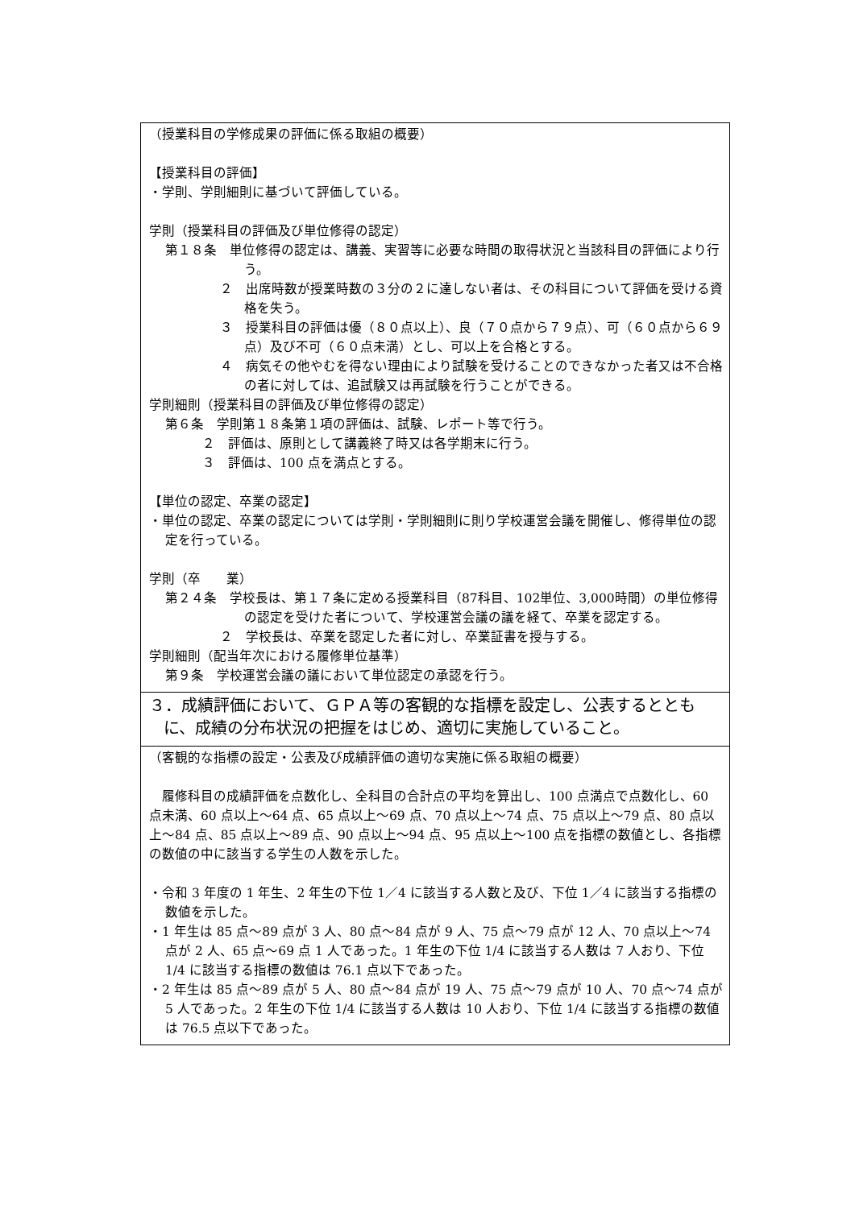| （授業科目の学修成果の評価に係る取組の概要） 【授業科目の評価】 ・学則、学則細則に基づいて評価している。 学則（授業科目の評価及び単位修得の認定） 第１８条 単位修得の認定は、講義、実習等に必要な時間の取得状況と当該科目の評価により行う。 ２ 出席時数が授業時数の３分の２に達しない者は、その科目について評価を受ける資格を失う。 ３ 授業科目の評価は優（８０点以上）、良（７０点から７９点）、可（６０点から６９点）及び不可（６０点未満）とし、可以上を合格とする。 ４ 病気その他やむを得ない理由により試験を受けることのできなかった者又は不合格の者に対しては、追試験又は再試験を行うことができる。 学則細則（授業科目の評価及び単位修得の認定） 第６条 学則第１８条第１項の評価は、試験、レポート等で行う。 ２ 評価は、原則として講義終了時又は各学期末に行う。 ３ 評価は、100 点を満点とする。 【単位の認定、卒業の認定】 ・単位の認定、卒業の認定については学則・学則細則に則り学校運営会議を開催し、修得単位の認定を行っている。 学則（卒 業） 第２４条 学校長は、第１７条に定める授業科目（87科目、102単位、3,000時間）の単位修得の認定を受けた者について、学校運営会議の議を経て、卒業を認定する。 ２ 学校長は、卒業を認定した者に対し、卒業証書を授与する。 学則細則（配当年次における履修単位基準） 第９条 学校運営会議の議において単位認定の承認を行う。 |
| ３．成績評価において、ＧＰＡ等の客観的な指標を設定し、公表するとともに、成績の分布状況の把握をはじめ、適切に実施していること。 |
| （客観的な指標の設定・公表及び成績評価の適切な実施に係る取組の概要） 履修科目の成績評価を点数化し、全科目の合計点の平均を算出し、100 点満点で点数化し、60 点未満、60 点以上～64 点、65 点以上～69 点、70 点以上～74 点、75 点以上～79 点、80 点以上～84 点、85 点以上～89 点、90 点以上～94 点、95 点以上～100 点を指標の数値とし、各指標の数値の中に該当する学生の人数を示した。 ・令和 3 年度の 1 年生、2 年生の下位 1／4 に該当する人数と及び、下位 1／4 に該当する指標の数値を示した。 ・1 年生は 85 点～89 点が 3 人、80 点～84 点が 9 人、75 点～79 点が 12 人、70 点以上～74 点が 2 人、65 点～69 点 1 人であった。1 年生の下位 1/4 に該当する人数は 7 人おり、下位 1/4 に該当する指標の数値は 76.1 点以下であった。 ・2 年生は 85 点～89 点が 5 人、80 点～84 点が 19 人、75 点～79 点が 10 人、70 点～74 点が 5 人であった。2 年生の下位 1/4 に該当する人数は 10 人おり、下位 1/4 に該当する指標の数値は 76.5 点以下であった。 |